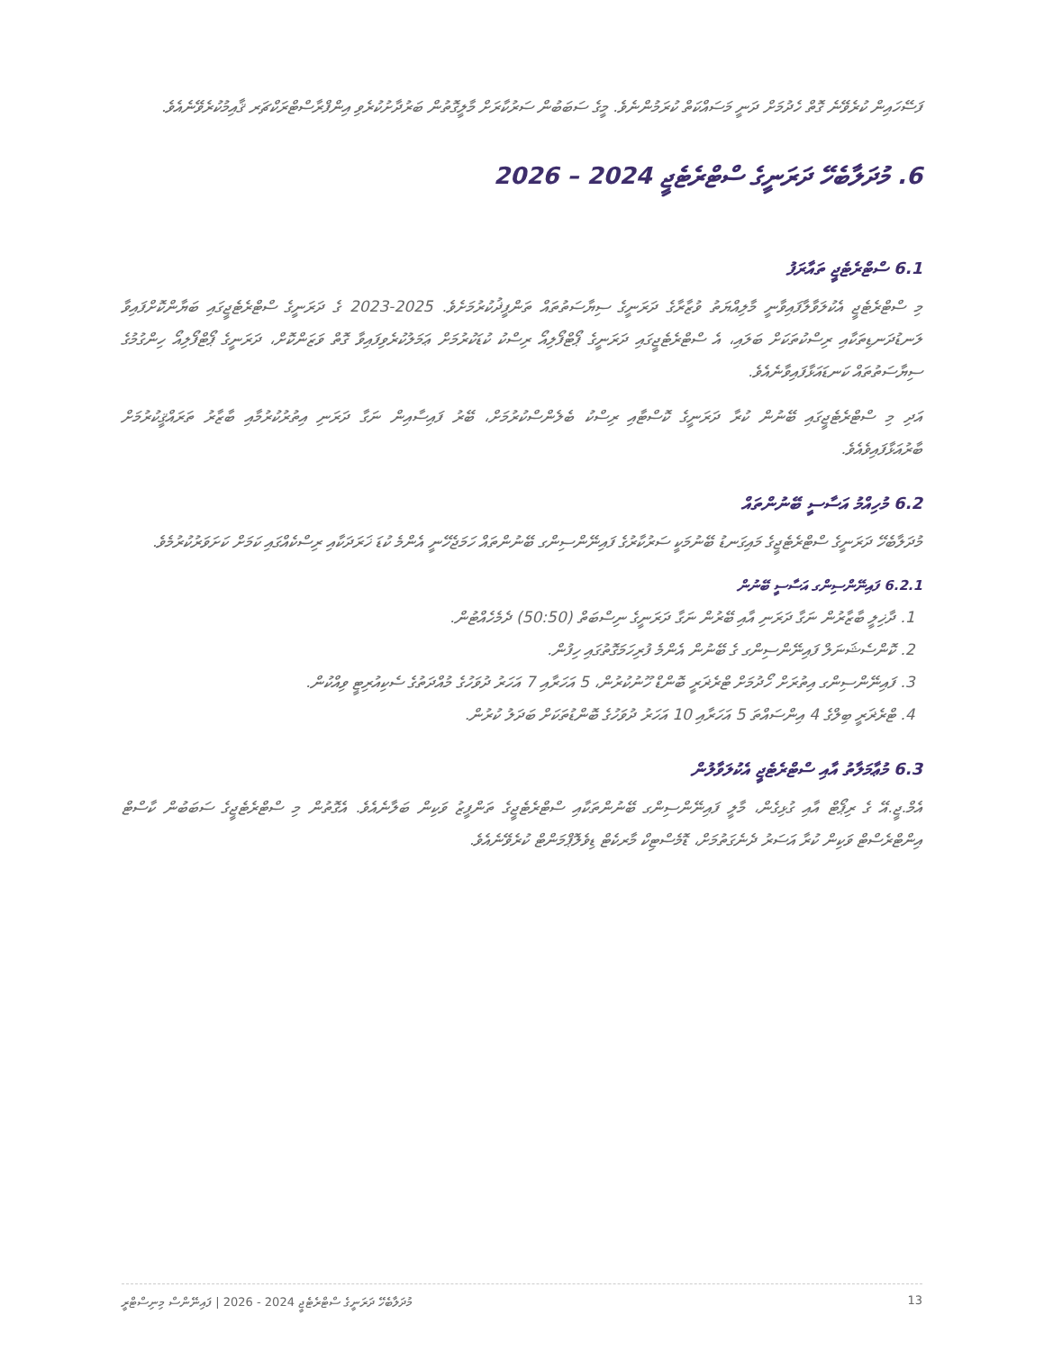ފަސޭހައިން ކުރެވޭނެ ގޮތް ހެދުމަށް ދަނީ މަސައްކަތް ކުރަމުންނެވެ. މީގެ ސަބަބުން ސަރުކާރަށް މާލީގޮތުން ބަރުދާށުކުރެވި އިންފްރާސްޓްރަކްޗަރ ޤާއިމުކުރެވޭނެއެވެ.
6. މުދަލާބެހޭ ދަރަނީގެ ސްޓްރެޓެޖީ 2024 – 2026
6.1 ސްޓްރެޓެޖީ ތައާރަފު
މި ސްޓްރެޓެޖީ އެކުލަވާލާފައިވާނީ މާލިއްޔަތު ވުޒާރާގެ ދަރަނީގެ ސިޔާސަތުތައް ތަންފީޛުކުރުމަށެވެ. 2025-2023 ގެ ދަރަނީގެ ސްޓްރެޓެޖީގައި ބަޔާންކޮށްފައިވާ ލަނޑުދަނޑިތަކާއި ރިސްކުތަކަށް ބަލައި، އެ ސްޓްރެޓެޖީގައި ދަރަނީގެ ޕޯޓްފޯލިއޯ ރިސްކު ކުޑަކުރުމަށް ޢަމަލުކުރެވިފައިވާ ގޮތް ވަޒަންކޮށް، ދަރަނީގެ ޕޯޓްފޯލިއޯ ހިންގުމުގެ ސިޔާސަތުތައް ކަނޑައަޅާފައިވާނެއެވެ.
އަދި މި ސްޓްރެޓެޖީގައި ބޭނުން ކުރާ ދަރަނީގެ ކޮސްޓާއި ރިސްކު ބެލެންސްކުރުމަށް، ބޭރު ފައިސާއިން ނަގާ ދަރަނި އިތުރުކުރުމާއި ބާޒާރު ތަރައްޤީކުރުމަށް ބާރުއަޅާފައިވެއެވެ.
6.2 މުހިއްމު އަސާސީ ބޭނުންތައް
މުދަލާބެހޭ ދަރަނީގެ ސްޓްރެޓެޖީގެ މައިގަނޑު ބޭނުމަކީ ސަރުކާރުގެ ފައިނޭންސިންގ ބޭނުންތައް ހަމަޖެހޭނީ އެންމެ ކުޑަ ޚަރަދަކާއި ރިސްކެއްގައި ކަމަށް ކަށަވަރުކުރުމެވެ.
6.2.1 ފައިނޭންސިންގ އަސާސީ ބޭނުން
1. ދާޚިލީ ބާޒާރުން ނަގާ ދަރަނި އާއި ބޭރުން ނަގާ ދަރަނީގެ ނިސްބަތް (50:50) ދެމެހެއްޓުން.
2. ކޮންސެޝަނަލް ފައިނޭންސިންގ ގެ ބޭނުން އެންމެ ފުރިހަމަގޮތުގައި ހިފުން.
3. ފައިނޭންސިންގ އިތުރަށް ހޯދުމަށް ޓްރެޜަރީ ބޮންޑް ހޫނުކުރުން، 5 އަހަރާއި 7 އަހަރު ދުވަހުގެ މުއްދަތުގެ ސެކިއުރިޓީ ވިއްކުން.
4. ޓްރެޜަރީ ބިލްގެ 4 އިންސައްތަ 5 އަހަރާއި 10 އަހަރު ދުވަހުގެ ބޮންޑުތަކަށް ބަދަލު ކުރުން.
6.3 މުޢާމަލާތު އާއި ސްޓްރެޓެޖީ އެކުލަވާލުން
އެމް.ޖީ.އޭ ގެ ރިޕޯޓް އާއި ގުޅިގެން، މާލީ ފައިނޭންސިންގ ބޭނުންތަކާއި ސްޓްރެޓެޖީގެ ތަންފީޒު ވަކިން ބަލާނެއެވެ. އެގޮތުން މި ސްޓްރެޓެޖީގެ ސަބަބުން ކާސްޓް އިންޓްރެސްޓް ވަކިން ކުރާ އަސަރު ދެނެގަތުމަށް، ޑޮމެސްޓިކް މާރކެޓް ޑިވެލޮޕްމަންޓް ކުރެވޭނެއެވެ.
މުދަލާބެހޭ ދަރަނީގެ ސްޓްރެޓެޖީ 2024 - 2026 | ފައިނޭންސް މިނިސްޓްރީ 13